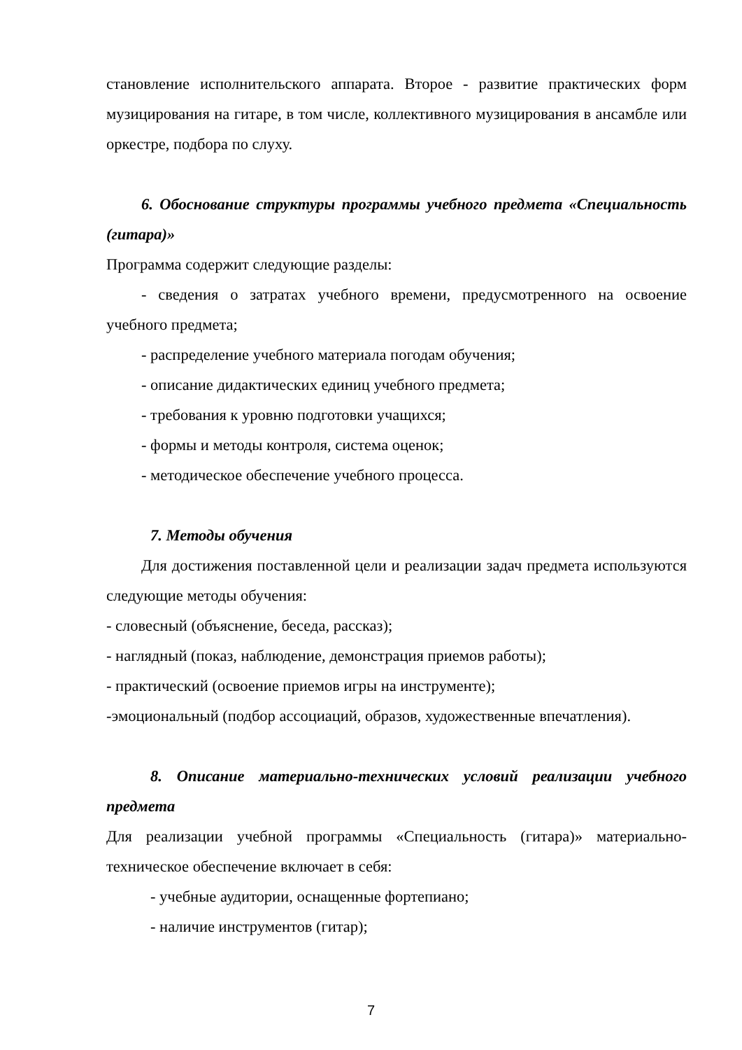становление исполнительского аппарата. Второе - развитие практических форм музицирования на гитаре, в том числе, коллективного музицирования в ансамбле или оркестре, подбора по слуху.
6. Обоснование структуры программы учебного предмета «Специальность (гитара)»
Программа содержит следующие разделы:
- сведения о затратах учебного времени, предусмотренного на освоение учебного предмета;
- распределение учебного материала погодам обучения;
- описание дидактических единиц учебного предмета;
- требования к уровню подготовки учащихся;
- формы и методы контроля, система оценок;
- методическое обеспечение учебного процесса.
7. Методы обучения
Для достижения поставленной цели и реализации задач предмета используются следующие методы обучения:
- словесный (объяснение, беседа, рассказ);
- наглядный (показ, наблюдение, демонстрация приемов работы);
- практический (освоение приемов игры на инструменте);
-эмоциональный (подбор ассоциаций, образов, художественные впечатления).
8. Описание материально-технических условий реализации учебного предмета
Для реализации учебной программы «Специальность (гитара)» материально-техническое обеспечение включает в себя:
- учебные аудитории, оснащенные фортепиано;
- наличие инструментов (гитар);
7